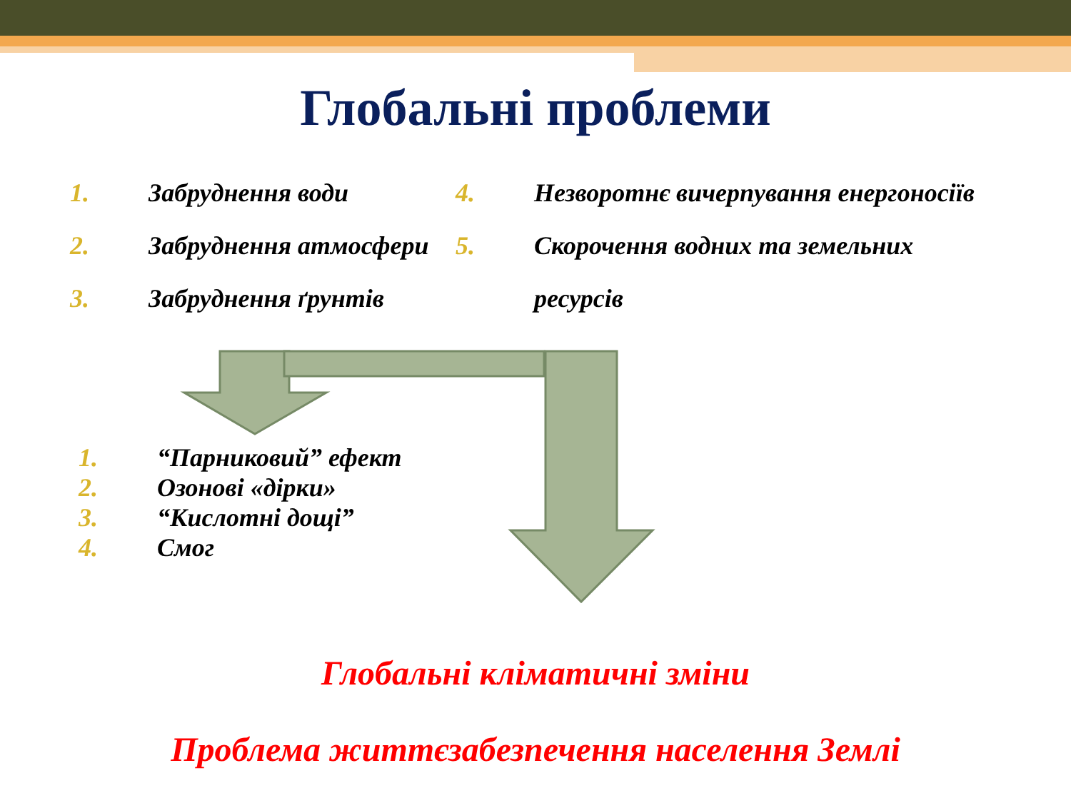Глобальні проблеми
1. Забруднення води
2. Забруднення атмосфери
3. Забруднення ґрунтів
4. Незворотнє вичерпування енергоносіїв
5. Скорочення водних та земельних
ресурсів
1. “Парниковий” ефект
2. Озонові «дірки»
3. “Кислотні дощі”
4. Смог
Глобальні кліматичні зміни
Проблема життєзабезпечення населення Землі